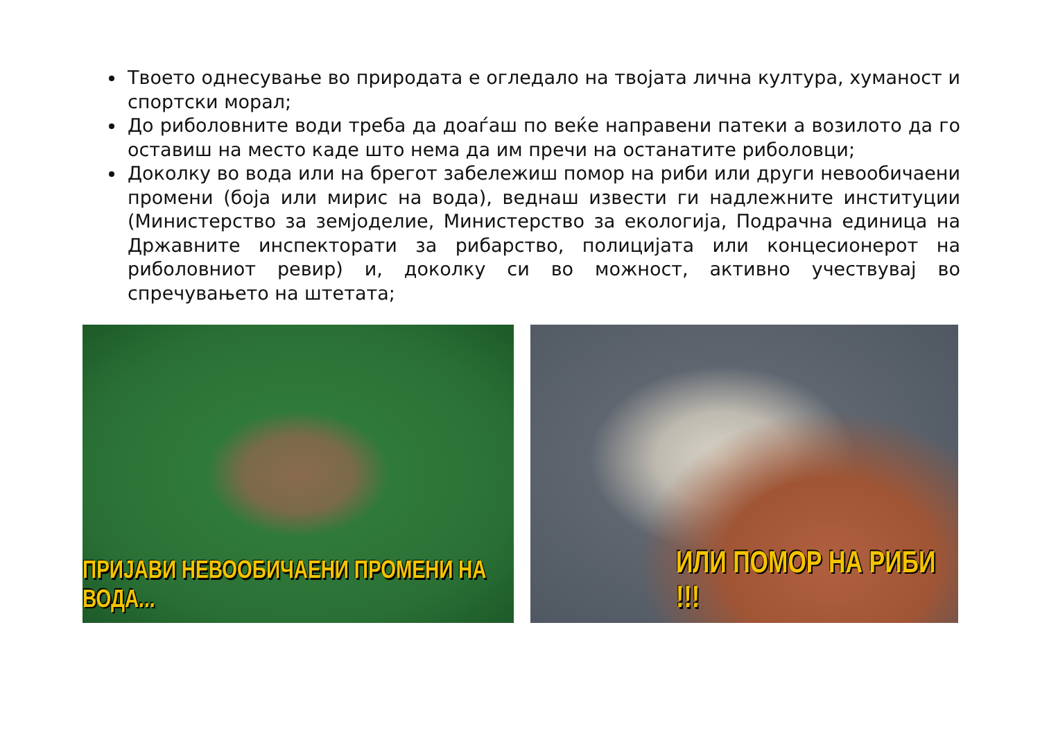Твоето однесување во природата е огледало на твојата лична култура, хуманост и спортски морал;
До риболовните води треба да доаѓаш по веќе направени патеки а возилото да го оставиш на место каде што нема да им пречи на останатите риболовци;
Доколку во вода или на брегот забележиш помор на риби или други невообичаени промени (боја или мирис на вода), веднаш извести ги надлежните институции (Министерство за земјоделие, Министерство за екологија, Подрачна единица на Државните инспекторати за рибарство, полицијата или концесионерот на риболовниот ревир) и, доколку си во можност, активно учествувај во спречувањето на штетата;
ПРИЈАВИ НЕВООБИЧАЕНИ ПРОМЕНИ НА ВОДА...
ИЛИ ПОМОР НА РИБИ !!!